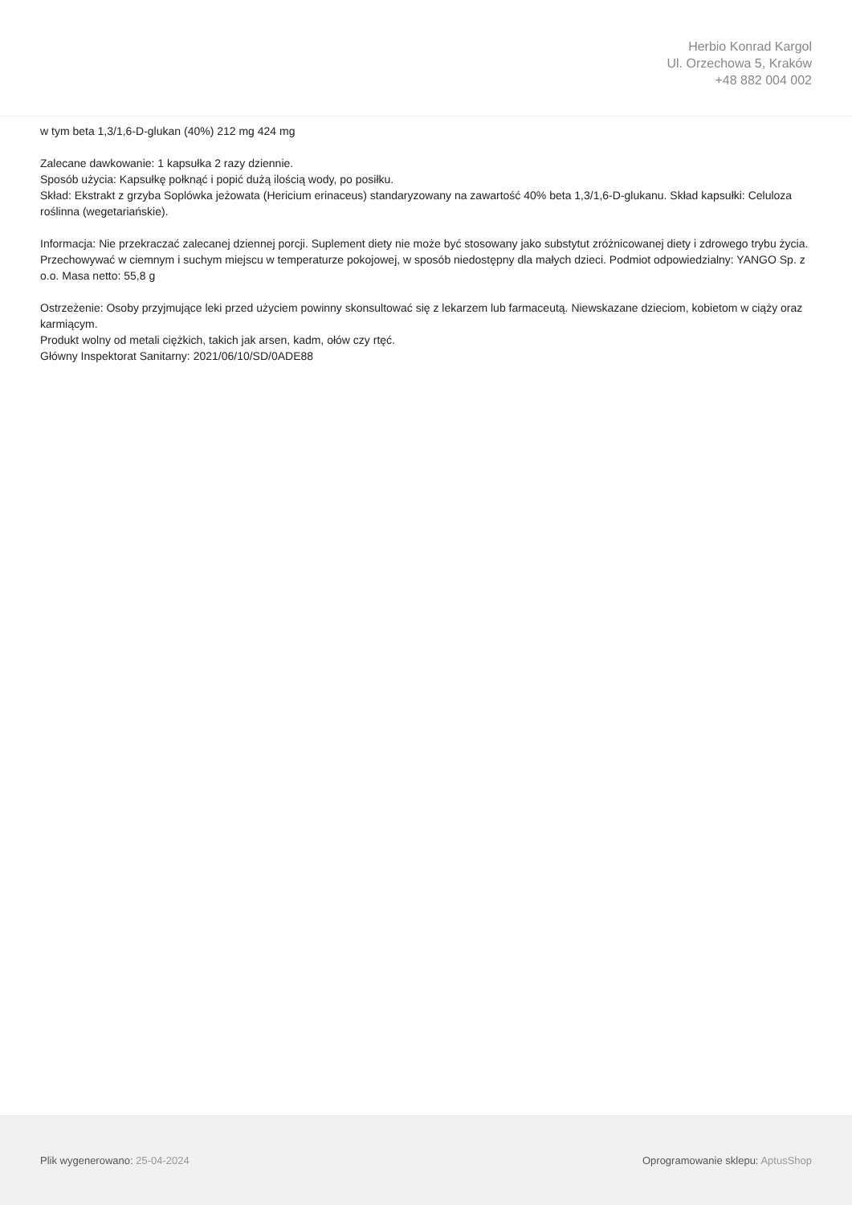Herbio Konrad Kargol
Ul. Orzechowa 5, Kraków
+48 882 004 002
w tym beta 1,3/1,6-D-glukan (40%) 212 mg 424 mg
Zalecane dawkowanie: 1 kapsułka 2 razy dziennie.
Sposób użycia: Kapsułkę połknąć i popić dużą ilością wody, po posiłku.
Skład: Ekstrakt z grzyba Soplówka jeżowata (Hericium erinaceus) standaryzowany na zawartość 40% beta 1,3/1,6-D-glukanu. Skład kapsułki: Celuloza roślinna (wegetariańskie).
Informacja: Nie przekraczać zalecanej dziennej porcji. Suplement diety nie może być stosowany jako substytut zróżnicowanej diety i zdrowego trybu życia. Przechowywać w ciemnym i suchym miejscu w temperaturze pokojowej, w sposób niedostępny dla małych dzieci. Podmiot odpowiedzialny: YANGO Sp. z o.o. Masa netto: 55,8 g
Ostrzeżenie: Osoby przyjmujące leki przed użyciem powinny skonsultować się z lekarzem lub farmaceutą. Niewskazane dzieciom, kobietom w ciąży oraz karmiącym.
Produkt wolny od metali ciężkich, takich jak arsen, kadm, ołów czy rtęć.
Główny Inspektorat Sanitarny: 2021/06/10/SD/0ADE88
Plik wygenerowano: 25-04-2024 Oprogramowanie sklepu: AptusShop